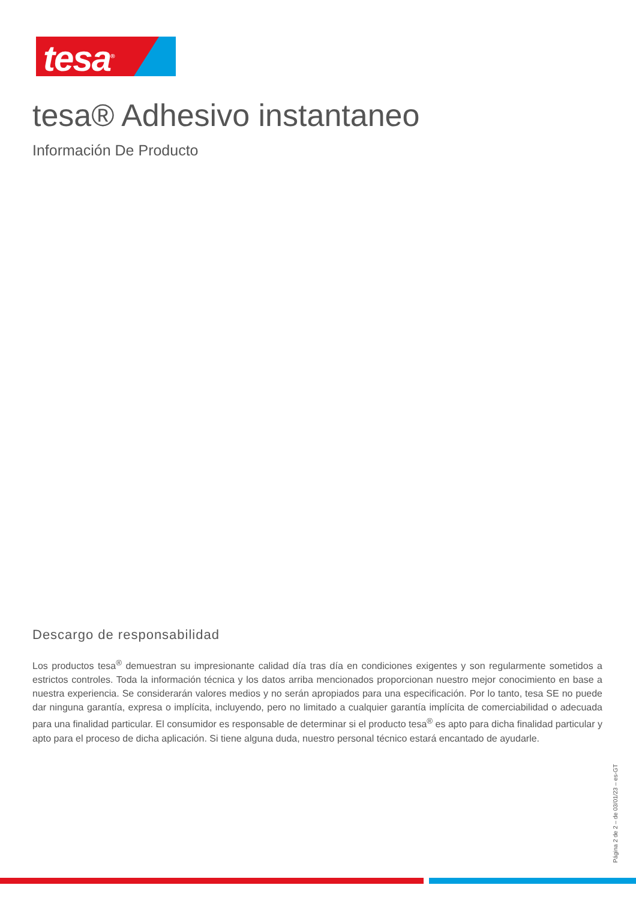tesa<sup>®</sup>
tesa® Adhesivo instantaneo
Información De Producto
Descargo de responsabilidad
Los productos tesa<sup>®</sup> demuestran su impresionante calidad día tras día en condiciones exigentes y son regularmente sometidos a estrictos controles. Toda la información técnica y los datos arriba mencionados proporcionan nuestro mejor conocimiento en base a nuestra experiencia. Se considerarán valores medios y no serán apropiados para una especificación. Por lo tanto, tesa SE no puede dar ninguna garantía, expresa o implícita, incluyendo, pero no limitado a cualquier garantía implícita de comerciabilidad o adecuada para una finalidad particular. El consumidor es responsable de determinar si el producto tesa<sup>®</sup> es apto para dicha finalidad particular y apto para el proceso de dicha aplicación. Si tiene alguna duda, nuestro personal técnico estará encantado de ayudarle.
Página 2 de 2 – de 03/01/23 – es-GT